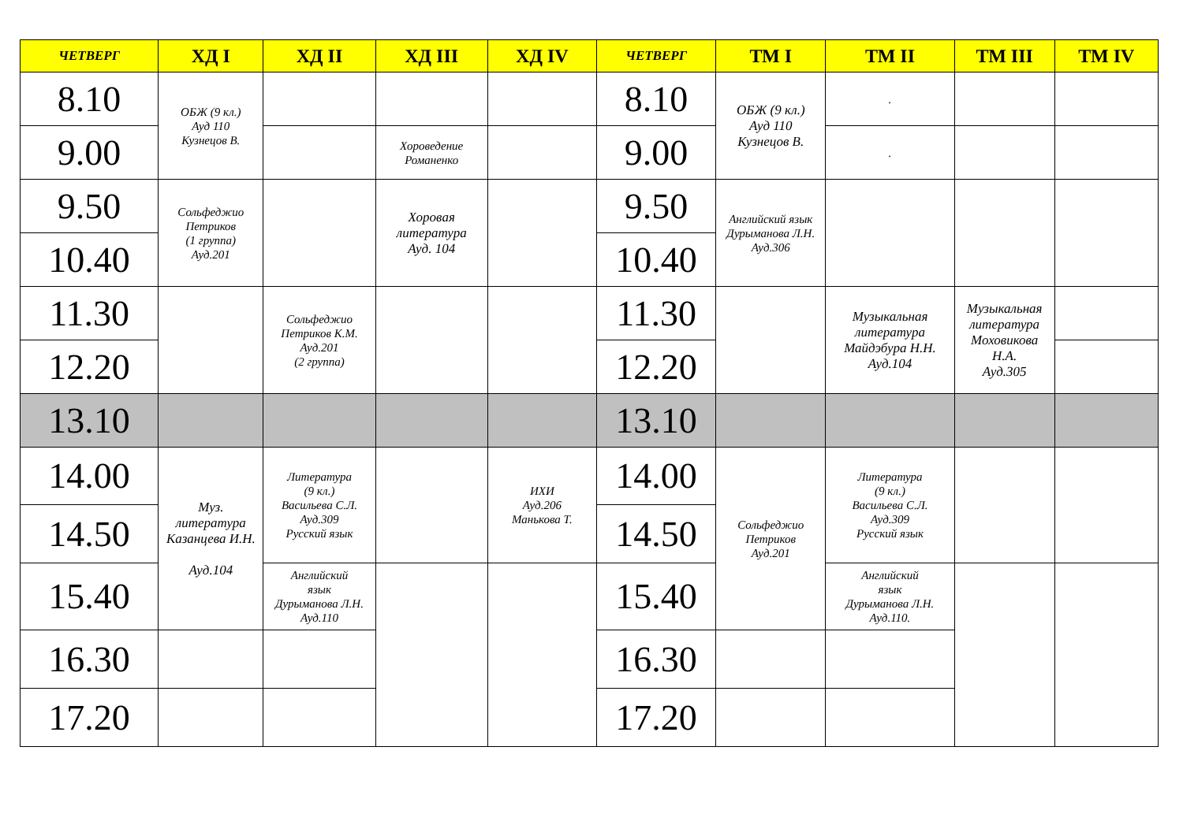| ЧЕТВЕРГ | ХД I | ХД II | ХД III | ХД IV | ЧЕТВЕРГ | ТМ I | ТМ II | ТМ III | ТМ IV |
| --- | --- | --- | --- | --- | --- | --- | --- | --- | --- |
| 8.10 | ОБЖ (9 кл.) Ауд 110 Кузнецов В. | | | | 8.10 | ОБЖ (9 кл.) Ауд 110 Кузнецов В. | . | | |
| 9.00 | | | Хороведение Романенко | | 9.00 | | . | | |
| 9.50 | Сольфеджио Петриков (1 группа) Ауд.201 | | Хоровая литература Ауд. 104 | | 9.50 | Английский язык Дурыманова Л.Н. Ауд.306 | | | |
| 10.40 | | | | | 10.40 | | | | |
| 11.30 | | Сольфеджио Петриков К.М. Ауд.201 (2 группа) | | | 11.30 | | Музыкальная литература Майдэбура Н.Н. Ауд.104 | Музыкальная литература Моховикова Н.А. Ауд.305 | |
| 12.20 | | | | | 12.20 | | | | |
| 13.10 | | | | | 13.10 | | | | |
| 14.00 | Муз. литература Казанцева И.Н. Ауд.104 | Литература (9 кл.) Васильева С.Л. Ауд.309 Русский язык | | ИХИ Ауд.206 Манькова Т. | 14.00 | Сольфеджио Петриков Ауд.201 | Литература (9 кл.) Васильева С.Л. Ауд.309 Русский язык | | |
| 14.50 | | | | | 14.50 | | | | |
| 15.40 | | Английский язык Дурыманова Л.Н. Ауд.110 | | | 15.40 | | Английский язык Дурыманова Л.Н. Ауд.110. | | |
| 16.30 | | | | | 16.30 | | | | |
| 17.20 | | | | | 17.20 | | | | |